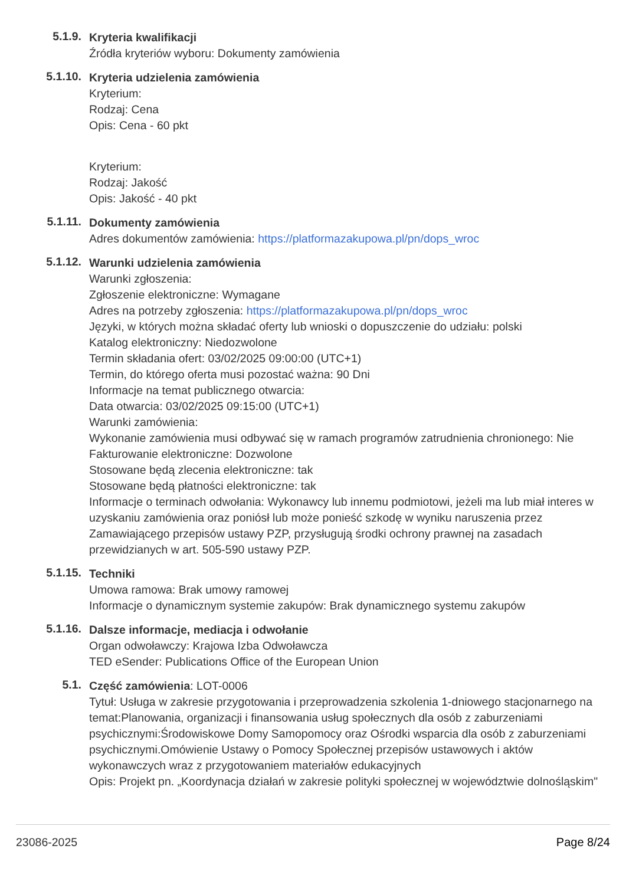5.1.9.
Kryteria kwalifikacji
Źródła kryteriów wyboru: Dokumenty zamówienia
5.1.10.
Kryteria udzielenia zamówienia
Kryterium:
Rodzaj: Cena
Opis: Cena - 60 pkt
Kryterium:
Rodzaj: Jakość
Opis: Jakość - 40 pkt
5.1.11.
Dokumenty zamówienia
Adres dokumentów zamówienia: https://platformazakupowa.pl/pn/dops_wroc
5.1.12.
Warunki udzielenia zamówienia
Warunki zgłoszenia:
Zgłoszenie elektroniczne: Wymagane
Adres na potrzeby zgłoszenia: https://platformazakupowa.pl/pn/dops_wroc
Języki, w których można składać oferty lub wnioski o dopuszczenie do udziału: polski
Katalog elektroniczny: Niedozwolone
Termin składania ofert: 03/02/2025 09:00:00 (UTC+1)
Termin, do którego oferta musi pozostać ważna: 90 Dni
Informacje na temat publicznego otwarcia:
Data otwarcia: 03/02/2025 09:15:00 (UTC+1)
Warunki zamówienia:
Wykonanie zamówienia musi odbywać się w ramach programów zatrudnienia chronionego: Nie
Fakturowanie elektroniczne: Dozwolone
Stosowane będą zlecenia elektroniczne: tak
Stosowane będą płatności elektroniczne: tak
Informacje o terminach odwołania: Wykonawcy lub innemu podmiotowi, jeżeli ma lub miał interes w uzyskaniu zamówienia oraz poniósł lub może ponieść szkodę w wyniku naruszenia przez Zamawiającego przepisów ustawy PZP, przysługują środki ochrony prawnej na zasadach przewidzianych w art. 505-590 ustawy PZP.
5.1.15.
Techniki
Umowa ramowa: Brak umowy ramowej
Informacje o dynamicznym systemie zakupów: Brak dynamicznego systemu zakupów
5.1.16.
Dalsze informacje, mediacja i odwołanie
Organ odwoławczy: Krajowa Izba Odwoławcza
TED eSender: Publications Office of the European Union
5.1.
Część zamówienia: LOT-0006
Tytuł: Usługa w zakresie przygotowania i przeprowadzenia szkolenia 1-dniowego stacjonarnego na temat:Planowania, organizacji i finansowania usług społecznych dla osób z zaburzeniami psychicznymi:Środowiskowe Domy Samopomocy oraz Ośrodki wsparcia dla osób z zaburzeniami psychicznymi.Omówienie Ustawy o Pomocy Społecznej przepisów ustawowych i aktów wykonawczych wraz z przygotowaniem materiałów edukacyjnych
Opis: Projekt pn. „Koordynacja działań w zakresie polityki społecznej w województwie dolnośląskim"
23086-2025 Page 8/24